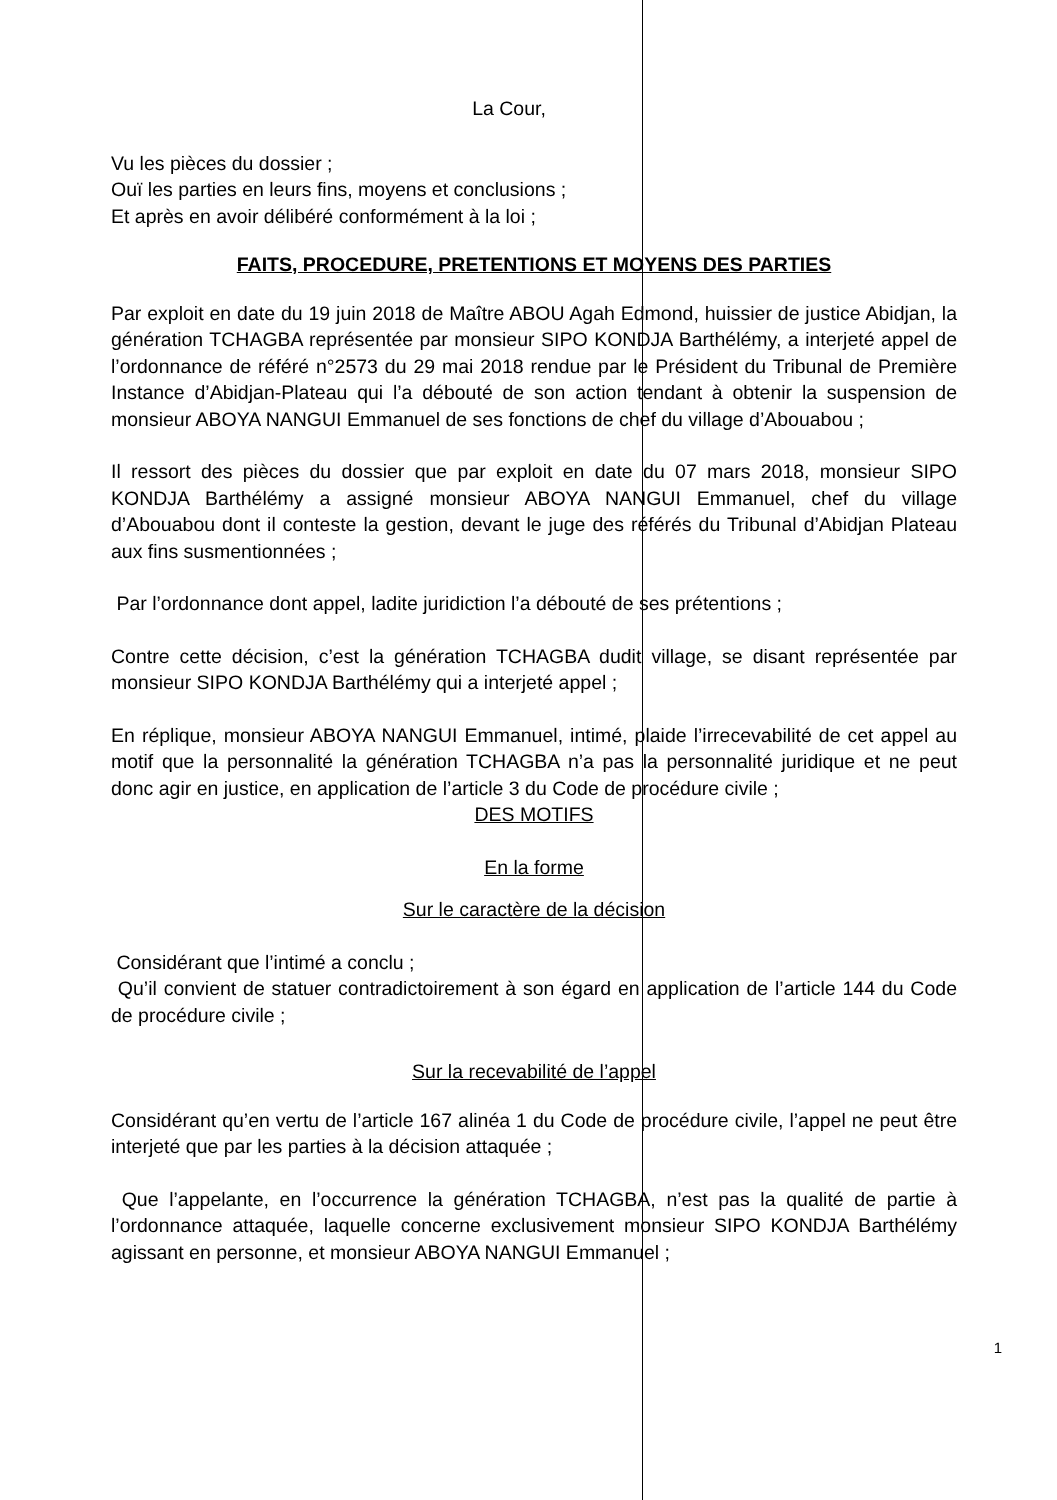La Cour,
Vu les pièces du dossier ;
Ouï les parties en leurs fins, moyens et conclusions ;
Et après en avoir délibéré conformément à la loi ;
FAITS, PROCEDURE, PRETENTIONS ET MOYENS DES PARTIES
Par exploit en date du 19 juin 2018 de Maître ABOU Agah Edmond, huissier de justice Abidjan, la génération TCHAGBA représentée par monsieur SIPO KONDJA Barthélémy, a interjeté appel de l’ordonnance de référé n°2573 du 29 mai 2018 rendue par le Président du Tribunal de Première Instance d’Abidjan-Plateau qui l’a débouté de son action tendant à obtenir la suspension de monsieur ABOYA NANGUI Emmanuel de ses fonctions de chef du village d’Abouabou ;
Il ressort des pièces du dossier que par exploit en date du 07 mars 2018, monsieur SIPO KONDJA Barthélémy a assigné monsieur ABOYA NANGUI Emmanuel, chef du village d’Abouabou dont il conteste la gestion, devant le juge des référés du Tribunal d’Abidjan Plateau aux fins susmentionnées ;
Par l’ordonnance dont appel, ladite juridiction l’a débouté de ses prétentions ;
Contre cette décision, c’est la génération TCHAGBA dudit village, se disant représentée par monsieur SIPO KONDJA Barthélémy qui a interjeté appel ;
En réplique, monsieur ABOYA NANGUI Emmanuel, intimé, plaide l’irrecevabilité de cet appel au motif que la personnalité la génération TCHAGBA n’a pas la personnalité juridique et ne peut donc agir en justice, en application de l’article 3 du Code de procédure civile ;
DES MOTIFS
En la forme
Sur le caractère de la décision
Considérant que l’intimé a conclu ;
Qu’il convient de statuer contradictoirement à son égard en application de l’article 144 du Code de procédure civile ;
Sur la recevabilité de l’appel
Considérant qu’en vertu de l’article 167 alinéa 1 du Code de procédure civile, l’appel ne peut être interjeté que par les parties à la décision attaquée ;
Que l’appelante, en l’occurrence la génération TCHAGBA, n’est pas la qualité de partie à l’ordonnance attaquée, laquelle concerne exclusivement monsieur SIPO KONDJA Barthélémy agissant en personne, et monsieur ABOYA NANGUI Emmanuel ;
1